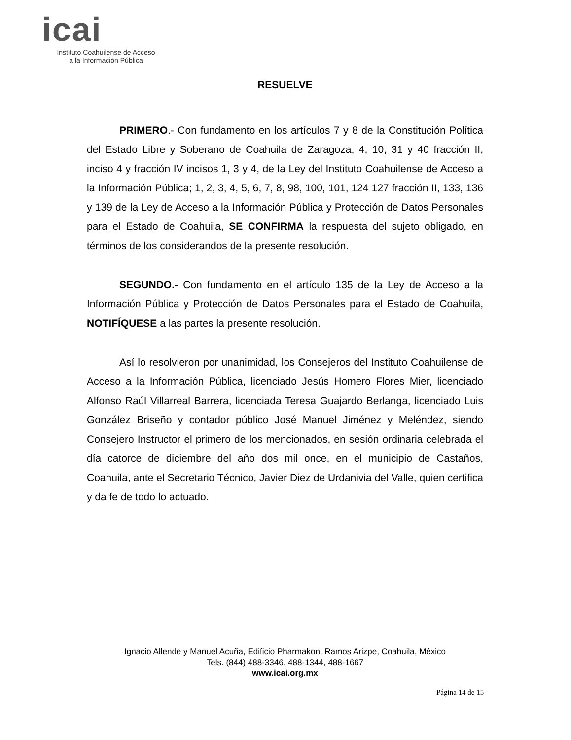icai
Instituto Coahuilense de Acceso
a la Información Pública
RESUELVE
PRIMERO.- Con fundamento en los artículos 7 y 8 de la Constitución Política del Estado Libre y Soberano de Coahuila de Zaragoza; 4, 10, 31 y 40 fracción II, inciso 4 y fracción IV incisos 1, 3 y 4, de la Ley del Instituto Coahuilense de Acceso a la Información Pública; 1, 2, 3, 4, 5, 6, 7, 8, 98, 100, 101, 124 127 fracción II, 133, 136 y 139 de la Ley de Acceso a la Información Pública y Protección de Datos Personales para el Estado de Coahuila, SE CONFIRMA la respuesta del sujeto obligado, en términos de los considerandos de la presente resolución.
SEGUNDO.- Con fundamento en el artículo 135 de la Ley de Acceso a la Información Pública y Protección de Datos Personales para el Estado de Coahuila, NOTIFÍQUESE a las partes la presente resolución.
Así lo resolvieron por unanimidad, los Consejeros del Instituto Coahuilense de Acceso a la Información Pública, licenciado Jesús Homero Flores Mier, licenciado Alfonso Raúl Villarreal Barrera, licenciada Teresa Guajardo Berlanga, licenciado Luis González Briseño y contador público José Manuel Jiménez y Meléndez, siendo Consejero Instructor el primero de los mencionados, en sesión ordinaria celebrada el día catorce de diciembre del año dos mil once, en el municipio de Castaños, Coahuila, ante el Secretario Técnico, Javier Diez de Urdanivia del Valle, quien certifica y da fe de todo lo actuado.
Ignacio Allende y Manuel Acuña, Edificio Pharmakon, Ramos Arizpe, Coahuila, México
Tels. (844) 488-3346, 488-1344, 488-1667
www.icai.org.mx
Página 14 de 15